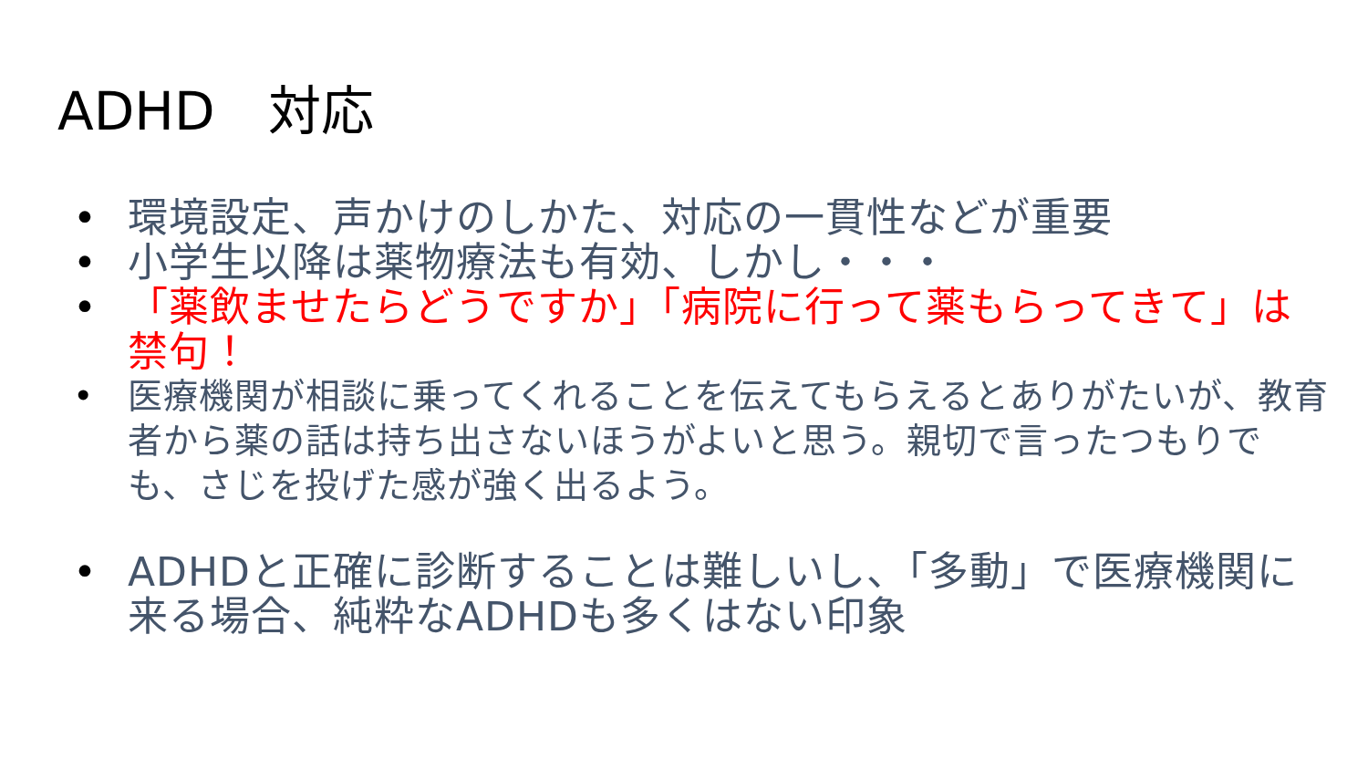ADHD　対応
• 環境設定、声かけのしかた、対応の一貫性などが重要
• 小学生以降は薬物療法も有効、しかし・・・
• 「薬飲ませたらどうですか」「病院に行って薬もらってきて」は禁句！
• 医療機関が相談に乗ってくれることを伝えてもらえるとありがたいが、教育者から薬の話は持ち出さないほうがよいと思う。親切で言ったつもりでも、さじを投げた感が強く出るよう。
• ADHDと正確に診断することは難しいし、「多動」で医療機関に来る場合、純粋なADHDも多くはない印象